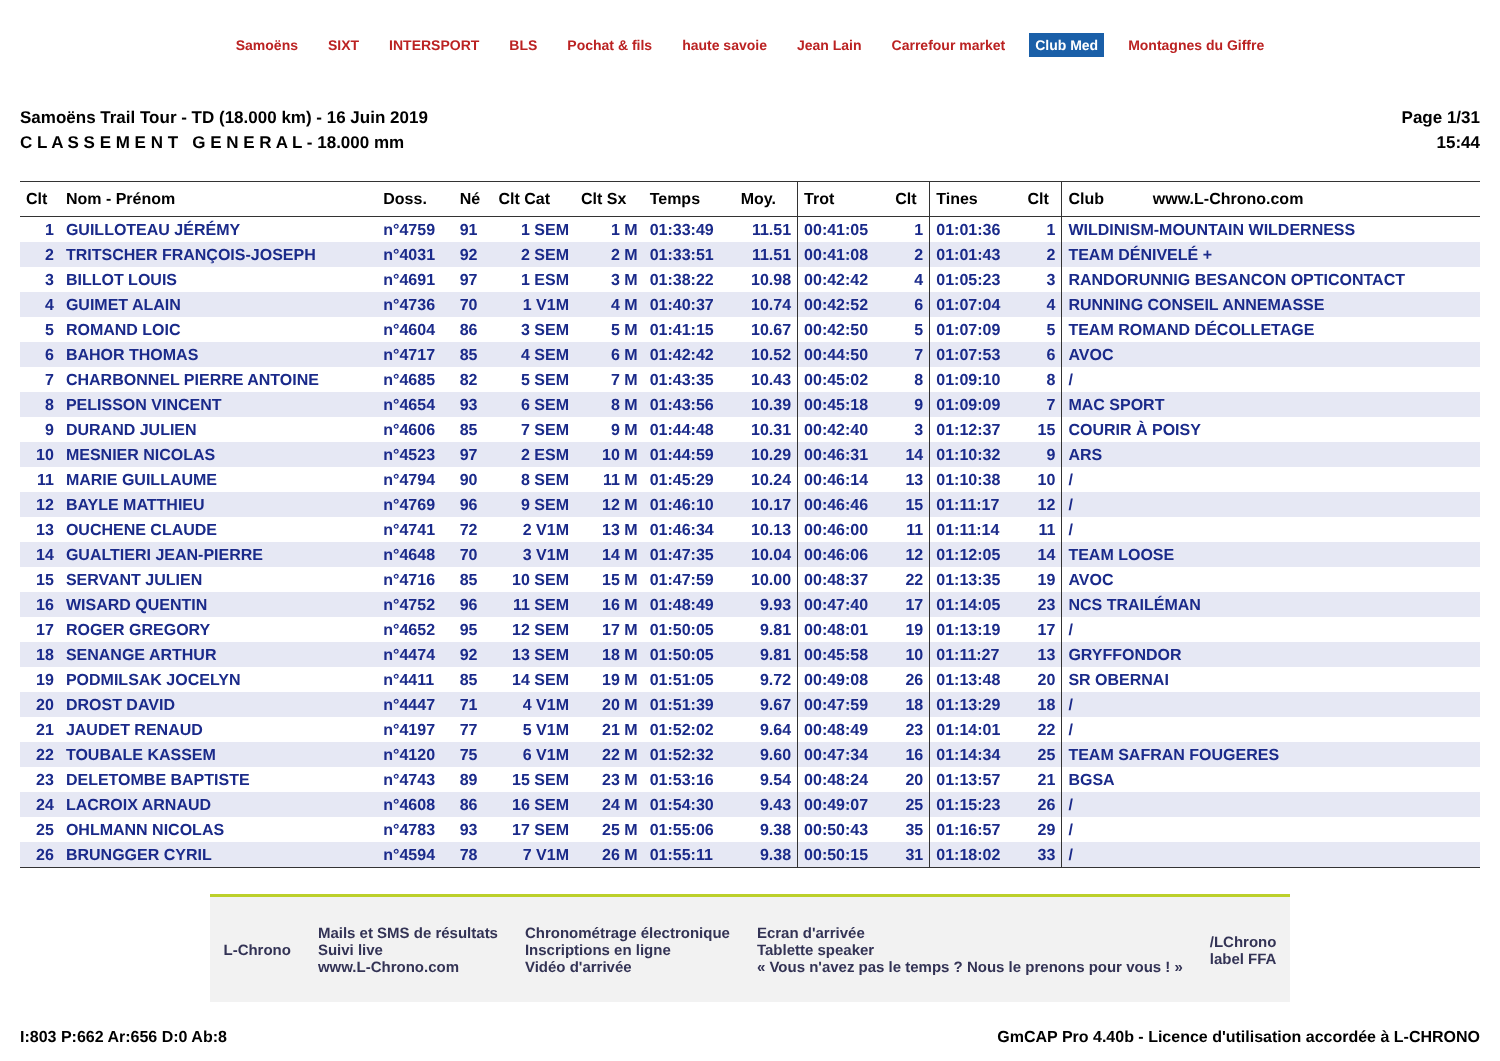Samoëns SIXT INTERSPORT BLS Pochat & fils haute savoie Jean Lain Carrefour market Club Med Montagnes du Giffre
Samoëns Trail Tour - TD (18.000 km) - 16 Juin 2019
C L A S S E M E N T G E N E R A L - 18.000 mm
Page 1/31
15:44
| Clt | Nom - Prénom | Doss. | Né | Clt Cat | Clt Sx | Temps | Moy. | Trot | Clt | Tines | Clt | Club www.L-Chrono.com |
| --- | --- | --- | --- | --- | --- | --- | --- | --- | --- | --- | --- | --- |
| 1 | GUILLOTEAU JÉRÉMY | n°4759 | 91 | 1 SEM | 1 M | 01:33:49 | 11.51 | 00:41:05 | 1 | 01:01:36 | 1 | WILDINISM-MOUNTAIN WILDERNESS |
| 2 | TRITSCHER FRANÇOIS-JOSEPH | n°4031 | 92 | 2 SEM | 2 M | 01:33:51 | 11.51 | 00:41:08 | 2 | 01:01:43 | 2 | TEAM DÉNIVELÉ + |
| 3 | BILLOT LOUIS | n°4691 | 97 | 1 ESM | 3 M | 01:38:22 | 10.98 | 00:42:42 | 4 | 01:05:23 | 3 | RANDORUNNIG BESANCON OPTICONTACT |
| 4 | GUIMET ALAIN | n°4736 | 70 | 1 V1M | 4 M | 01:40:37 | 10.74 | 00:42:52 | 6 | 01:07:04 | 4 | RUNNING CONSEIL ANNEMASSE |
| 5 | ROMAND LOIC | n°4604 | 86 | 3 SEM | 5 M | 01:41:15 | 10.67 | 00:42:50 | 5 | 01:07:09 | 5 | TEAM ROMAND DÉCOLLETAGE |
| 6 | BAHOR THOMAS | n°4717 | 85 | 4 SEM | 6 M | 01:42:42 | 10.52 | 00:44:50 | 7 | 01:07:53 | 6 | AVOC |
| 7 | CHARBONNEL PIERRE ANTOINE | n°4685 | 82 | 5 SEM | 7 M | 01:43:35 | 10.43 | 00:45:02 | 8 | 01:09:10 | 8 | / |
| 8 | PELISSON VINCENT | n°4654 | 93 | 6 SEM | 8 M | 01:43:56 | 10.39 | 00:45:18 | 9 | 01:09:09 | 7 | MAC SPORT |
| 9 | DURAND JULIEN | n°4606 | 85 | 7 SEM | 9 M | 01:44:48 | 10.31 | 00:42:40 | 3 | 01:12:37 | 15 | COURIR À POISY |
| 10 | MESNIER NICOLAS | n°4523 | 97 | 2 ESM | 10 M | 01:44:59 | 10.29 | 00:46:31 | 14 | 01:10:32 | 9 | ARS |
| 11 | MARIE GUILLAUME | n°4794 | 90 | 8 SEM | 11 M | 01:45:29 | 10.24 | 00:46:14 | 13 | 01:10:38 | 10 | / |
| 12 | BAYLE MATTHIEU | n°4769 | 96 | 9 SEM | 12 M | 01:46:10 | 10.17 | 00:46:46 | 15 | 01:11:17 | 12 | / |
| 13 | OUCHENE CLAUDE | n°4741 | 72 | 2 V1M | 13 M | 01:46:34 | 10.13 | 00:46:00 | 11 | 01:11:14 | 11 | / |
| 14 | GUALTIERI JEAN-PIERRE | n°4648 | 70 | 3 V1M | 14 M | 01:47:35 | 10.04 | 00:46:06 | 12 | 01:12:05 | 14 | TEAM LOOSE |
| 15 | SERVANT JULIEN | n°4716 | 85 | 10 SEM | 15 M | 01:47:59 | 10.00 | 00:48:37 | 22 | 01:13:35 | 19 | AVOC |
| 16 | WISARD QUENTIN | n°4752 | 96 | 11 SEM | 16 M | 01:48:49 | 9.93 | 00:47:40 | 17 | 01:14:05 | 23 | NCS TRAILÉMAN |
| 17 | ROGER GREGORY | n°4652 | 95 | 12 SEM | 17 M | 01:50:05 | 9.81 | 00:48:01 | 19 | 01:13:19 | 17 | / |
| 18 | SENANGE ARTHUR | n°4474 | 92 | 13 SEM | 18 M | 01:50:05 | 9.81 | 00:45:58 | 10 | 01:11:27 | 13 | GRYFFONDOR |
| 19 | PODMILSAK JOCELYN | n°4411 | 85 | 14 SEM | 19 M | 01:51:05 | 9.72 | 00:49:08 | 26 | 01:13:48 | 20 | SR OBERNAI |
| 20 | DROST DAVID | n°4447 | 71 | 4 V1M | 20 M | 01:51:39 | 9.67 | 00:47:59 | 18 | 01:13:29 | 18 | / |
| 21 | JAUDET RENAUD | n°4197 | 77 | 5 V1M | 21 M | 01:52:02 | 9.64 | 00:48:49 | 23 | 01:14:01 | 22 | / |
| 22 | TOUBALE KASSEM | n°4120 | 75 | 6 V1M | 22 M | 01:52:32 | 9.60 | 00:47:34 | 16 | 01:14:34 | 25 | TEAM SAFRAN FOUGERES |
| 23 | DELETOMBE BAPTISTE | n°4743 | 89 | 15 SEM | 23 M | 01:53:16 | 9.54 | 00:48:24 | 20 | 01:13:57 | 21 | BGSA |
| 24 | LACROIX ARNAUD | n°4608 | 86 | 16 SEM | 24 M | 01:54:30 | 9.43 | 00:49:07 | 25 | 01:15:23 | 26 | / |
| 25 | OHLMANN NICOLAS | n°4783 | 93 | 17 SEM | 25 M | 01:55:06 | 9.38 | 00:50:43 | 35 | 01:16:57 | 29 | / |
| 26 | BRUNGGER CYRIL | n°4594 | 78 | 7 V1M | 26 M | 01:55:11 | 9.38 | 00:50:15 | 31 | 01:18:02 | 33 | / |
L-Chrono
Mails et SMS de résultats
Suivi live
www.L-Chrono.com
Chronométrage électronique
Inscriptions en ligne
Vidéo d'arrivée
Ecran d'arrivée
Tablette speaker
« Vous n'avez pas le temps ? Nous le prenons pour vous ! »
/LChrono
label FFA
I:803 P:662 Ar:656 D:0 Ab:8 GmCAP Pro 4.40b - Licence d'utilisation accordée à L-CHRONO